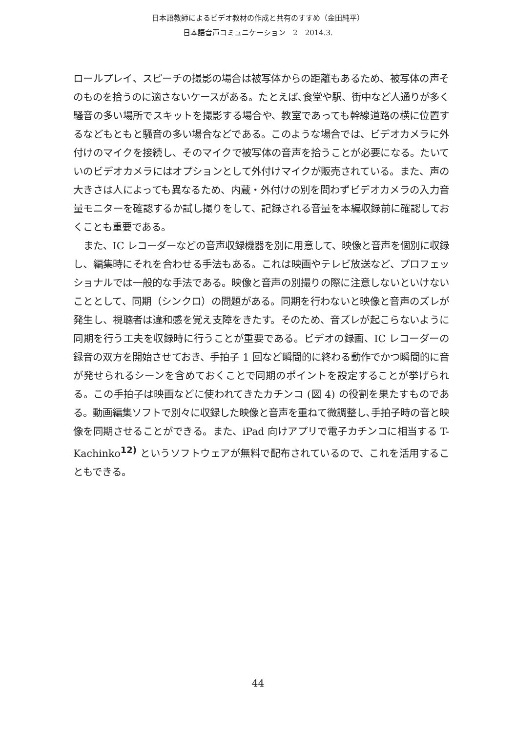日本語教師によるビデオ教材の作成と共有のすすめ（金田純平）
日本語音声コミュニケーション　2　2014.3.
ロールプレイ、スピーチの撮影の場合は被写体からの距離もあるため、被写体の声そのものを拾うのに適さないケースがある。たとえば､食堂や駅、街中など人通りが多く騒音の多い場所でスキットを撮影する場合や、教室であっても幹線道路の横に位置するなどもともと騒音の多い場合などである。このような場合では、ビデオカメラに外付けのマイクを接続し、そのマイクで被写体の音声を拾うことが必要になる。たいていのビデオカメラにはオプションとして外付けマイクが販売されている。また、声の大きさは人によっても異なるため、内蔵・外付けの別を問わずビデオカメラの入力音量モニターを確認するか試し撮りをして、記録される音量を本編収録前に確認しておくことも重要である。
また、IC レコーダーなどの音声収録機器を別に用意して、映像と音声を個別に収録し、編集時にそれを合わせる手法もある。これは映画やテレビ放送など、プロフェッショナルでは一般的な手法である。映像と音声の別撮りの際に注意しないといけないこととして、同期（シンクロ）の問題がある。同期を行わないと映像と音声のズレが発生し、視聴者は違和感を覚え支障をきたす。そのため、音ズレが起こらないように同期を行う工夫を収録時に行うことが重要である。ビデオの録画、IC レコーダーの録音の双方を開始させておき、手拍子 1 回など瞬間的に終わる動作でかつ瞬間的に音が発せられるシーンを含めておくことで同期のポイントを設定することが挙げられる。この手拍子は映画などに使われてきたカチンコ (図 4) の役割を果たすものである。動画編集ソフトで別々に収録した映像と音声を重ねて微調整し､手拍子時の音と映像を同期させることができる。また、iPad 向けアプリで電子カチンコに相当する T-Kachinko<sup>12)</sup> というソフトウェアが無料で配布されているので、これを活用することもできる。
44